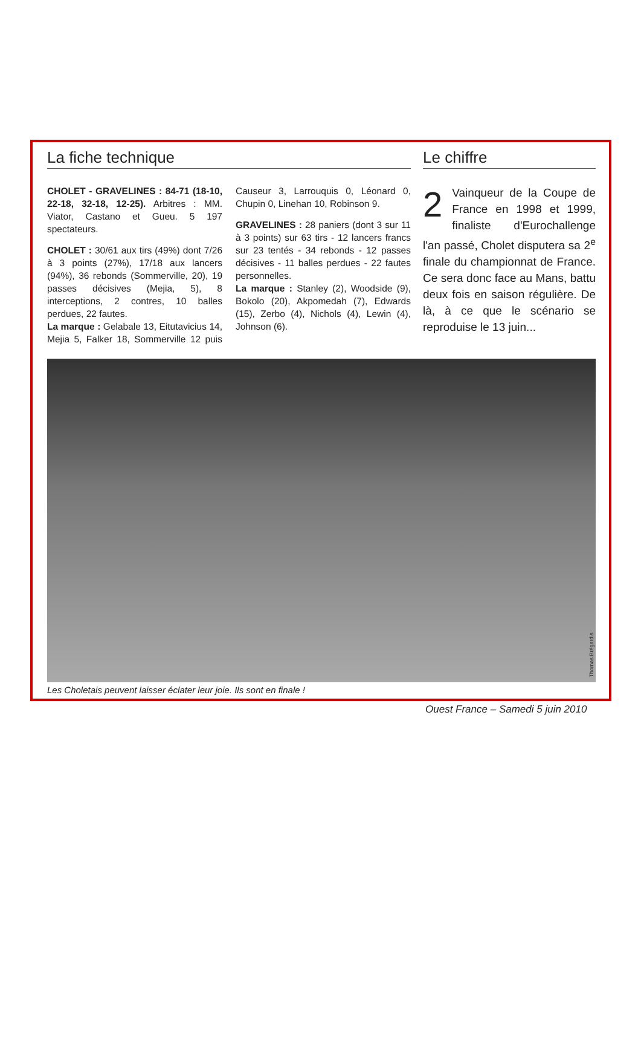La fiche technique
CHOLET - GRAVELINES : 84-71 (18-10, 22-18, 32-18, 12-25). Arbitres : MM. Viator, Castano et Gueu. 5 197 spectateurs.
CHOLET : 30/61 aux tirs (49%) dont 7/26 à 3 points (27%), 17/18 aux lancers (94%), 36 rebonds (Sommerville, 20), 19 passes décisives (Mejia, 5), 8 interceptions, 2 contres, 10 balles perdues, 22 fautes.
La marque : Gelabale 13, Eitutavicius 14, Mejia 5, Falker 18, Sommerville 12 puis Causeur 3, Larrouquis 0, Léonard 0, Chupin 0, Linehan 10, Robinson 9.
GRAVELINES : 28 paniers (dont 3 sur 11 à 3 points) sur 63 tirs - 12 lancers francs sur 23 tentés - 34 rebonds - 12 passes décisives - 11 balles perdues - 22 fautes personnelles.
La marque : Stanley (2), Woodside (9), Bokolo (20), Akpomedah (7), Edwards (15), Zerbo (4), Nichols (4), Lewin (4), Johnson (6).
Le chiffre
2 Vainqueur de la Coupe de France en 1998 et 1999, finaliste d'Eurochallenge l'an passé, Cholet disputera sa 2<sup>e</sup> finale du championnat de France. Ce sera donc face au Mans, battu deux fois en saison régulière. De là, à ce que le scénario se reproduise le 13 juin...
Thomas Brégardis
Les Choletais peuvent laisser éclater leur joie. Ils sont en finale !
Ouest France – Samedi 5 juin 2010